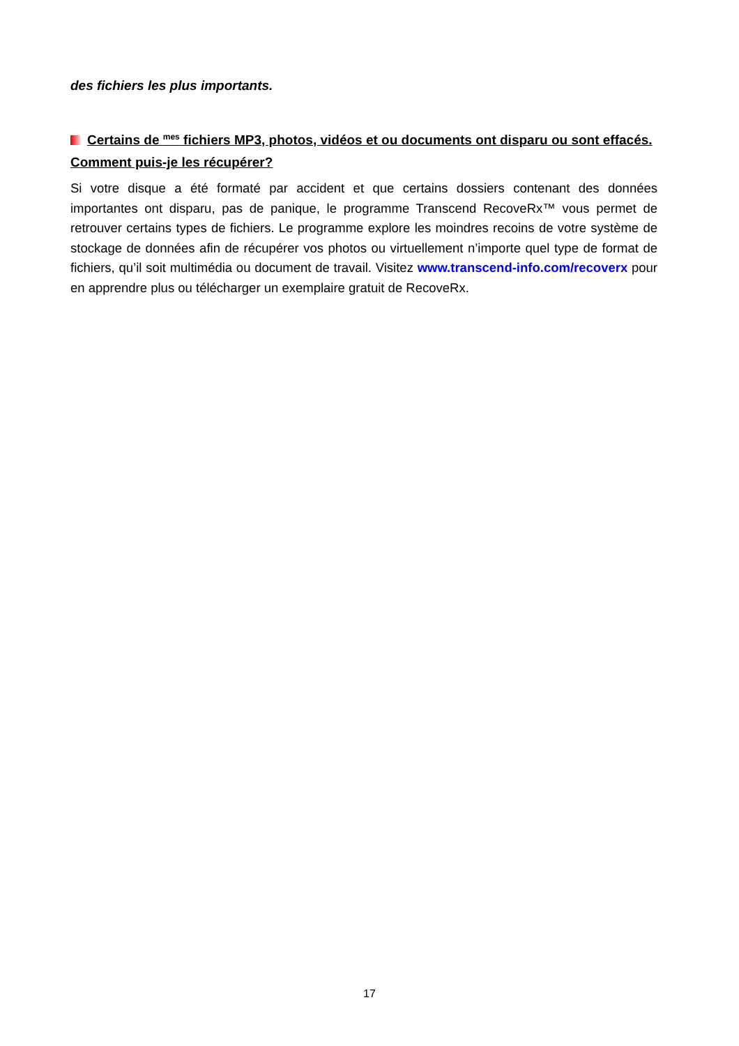des fichiers les plus importants.
Certains de <sup>mes</sup> fichiers MP3, photos, vidéos et ou documents ont disparu ou sont effacés. Comment puis-je les récupérer?
Si votre disque a été formaté par accident et que certains dossiers contenant des données importantes ont disparu, pas de panique, le programme Transcend RecoveRx™ vous permet de retrouver certains types de fichiers. Le programme explore les moindres recoins de votre système de stockage de données afin de récupérer vos photos ou virtuellement n’importe quel type de format de fichiers, qu’il soit multimédia ou document de travail. Visitez www.transcend-info.com/recoverx pour en apprendre plus ou télécharger un exemplaire gratuit de RecoveRx.
17